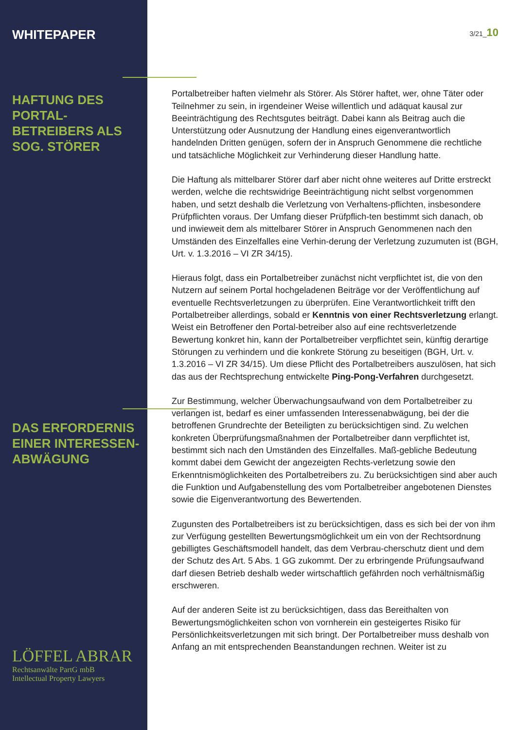WHITEPAPER
HAFTUNG DES PORTAL-BETREIBERS ALS SOG. STÖRER
DAS ERFORDERNIS EINER INTERESSEN-ABWÄGUNG
LÖFFEL ABRAR
Rechtsanwälte PartG mbB
Intellectual Property Lawyers
3/21_10
Portalbetreiber haften vielmehr als Störer. Als Störer haftet, wer, ohne Täter oder Teilnehmer zu sein, in irgendeiner Weise willentlich und adäquat kausal zur Beeinträchtigung des Rechtsgutes beiträgt. Dabei kann als Beitrag auch die Unterstützung oder Ausnutzung der Handlung eines eigenverantwortlich handelnden Dritten genügen, sofern der in Anspruch Genommene die rechtliche und tatsächliche Möglichkeit zur Verhinderung dieser Handlung hatte.
Die Haftung als mittelbarer Störer darf aber nicht ohne weiteres auf Dritte erstreckt werden, welche die rechtswidrige Beeinträchtigung nicht selbst vorgenommen haben, und setzt deshalb die Verletzung von Verhaltens-pflichten, insbesondere Prüfpflichten voraus. Der Umfang dieser Prüfpflich-ten bestimmt sich danach, ob und inwieweit dem als mittelbarer Störer in Anspruch Genommenen nach den Umständen des Einzelfalles eine Verhin-derung der Verletzung zuzumuten ist (BGH, Urt. v. 1.3.2016 – VI ZR 34/15).
Hieraus folgt, dass ein Portalbetreiber zunächst nicht verpflichtet ist, die von den Nutzern auf seinem Portal hochgeladenen Beiträge vor der Veröffentlichung auf eventuelle Rechtsverletzungen zu überprüfen. Eine Verantwortlichkeit trifft den Portalbetreiber allerdings, sobald er Kenntnis von einer Rechtsverletzung erlangt. Weist ein Betroffener den Portal-betreiber also auf eine rechtsverletzende Bewertung konkret hin, kann der Portalbetreiber verpflichtet sein, künftig derartige Störungen zu verhindern und die konkrete Störung zu beseitigen (BGH, Urt. v. 1.3.2016 – VI ZR 34/15). Um diese Pflicht des Portalbetreibers auszulösen, hat sich das aus der Rechtsprechung entwickelte Ping-Pong-Verfahren durchgesetzt.
Zur Bestimmung, welcher Überwachungsaufwand von dem Portalbetreiber zu verlangen ist, bedarf es einer umfassenden Interessenabwägung, bei der die betroffenen Grundrechte der Beteiligten zu berücksichtigen sind. Zu welchen konkreten Überprüfungsmaßnahmen der Portalbetreiber dann verpflichtet ist, bestimmt sich nach den Umständen des Einzelfalles. Maß-gebliche Bedeutung kommt dabei dem Gewicht der angezeigten Rechts-verletzung sowie den Erkenntnismöglichkeiten des Portalbetreibers zu. Zu berücksichtigen sind aber auch die Funktion und Aufgabenstellung des vom Portalbetreiber angebotenen Dienstes sowie die Eigenverantwortung des Bewertenden.
Zugunsten des Portalbetreibers ist zu berücksichtigen, dass es sich bei der von ihm zur Verfügung gestellten Bewertungsmöglichkeit um ein von der Rechtsordnung gebilligtes Geschäftsmodell handelt, das dem Verbrau-cherschutz dient und dem der Schutz des Art. 5 Abs. 1 GG zukommt. Der zu erbringende Prüfungsaufwand darf diesen Betrieb deshalb weder wirtschaftlich gefährden noch verhältnismäßig erschweren.
Auf der anderen Seite ist zu berücksichtigen, dass das Bereithalten von Bewertungsmöglichkeiten schon von vornherein ein gesteigertes Risiko für Persönlichkeitsverletzungen mit sich bringt. Der Portalbetreiber muss deshalb von Anfang an mit entsprechenden Beanstandungen rechnen. Weiter ist zu